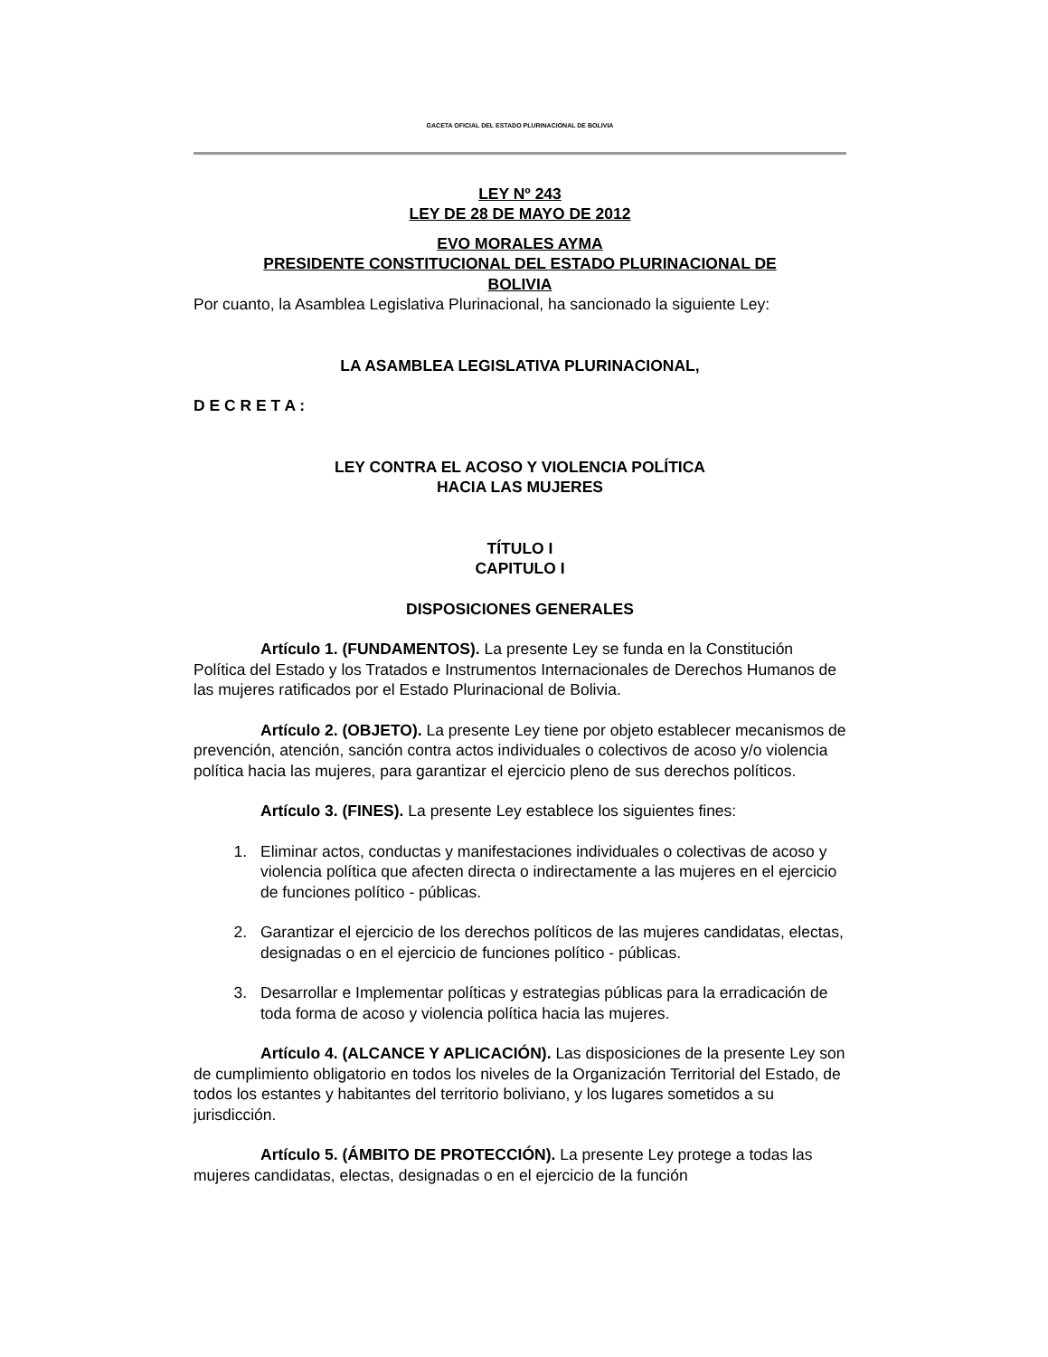GACETA OFICIAL DEL ESTADO PLURINACIONAL DE BOLIVIA
LEY Nº 243
LEY DE 28 DE MAYO DE 2012
EVO MORALES AYMA
PRESIDENTE CONSTITUCIONAL DEL ESTADO PLURINACIONAL DE
BOLIVIA
Por cuanto, la Asamblea Legislativa Plurinacional, ha sancionado la siguiente Ley:
LA ASAMBLEA LEGISLATIVA PLURINACIONAL,
D E C R E T A :
LEY CONTRA EL ACOSO Y VIOLENCIA POLÍTICA
HACIA LAS MUJERES
TÍTULO I
CAPITULO I
DISPOSICIONES GENERALES
Artículo 1. (FUNDAMENTOS). La presente Ley se funda en la Constitución Política del Estado y los Tratados e Instrumentos Internacionales de Derechos Humanos de las mujeres ratificados por el Estado Plurinacional de Bolivia.
Artículo 2. (OBJETO). La presente Ley tiene por objeto establecer mecanismos de prevención, atención, sanción contra actos individuales o colectivos de acoso y/o violencia política hacia las mujeres, para garantizar el ejercicio pleno de sus derechos políticos.
Artículo 3. (FINES). La presente Ley establece los siguientes fines:
1. Eliminar actos, conductas y manifestaciones individuales o colectivas de acoso y violencia política que afecten directa o indirectamente a las mujeres en el ejercicio de funciones político - públicas.
2. Garantizar el ejercicio de los derechos políticos de las mujeres candidatas, electas, designadas o en el ejercicio de funciones político - públicas.
3. Desarrollar e Implementar políticas y estrategias públicas para la erradicación de toda forma de acoso y violencia política hacia las mujeres.
Artículo 4. (ALCANCE Y APLICACIÓN). Las disposiciones de la presente Ley son de cumplimiento obligatorio en todos los niveles de la Organización Territorial del Estado, de todos los estantes y habitantes del territorio boliviano, y los lugares sometidos a su jurisdicción.
Artículo 5. (ÁMBITO DE PROTECCIÓN). La presente Ley protege a todas las mujeres candidatas, electas, designadas o en el ejercicio de la función